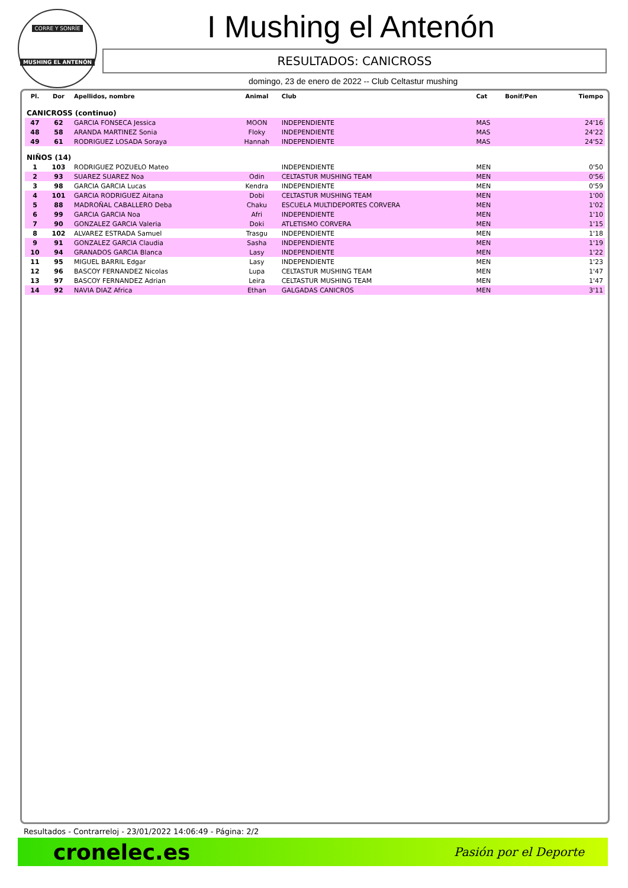CORRE Y SONRÍE
MUSHING EL ANTENÓN
I Mushing el Antenón
RESULTADOS: CANICROSS
domingo, 23 de enero de 2022 -- Club Celtastur mushing
| Pl. | Dor | Apellidos, nombre | Animal | Club | Cat | Bonif/Pen | Tiempo |
| --- | --- | --- | --- | --- | --- | --- | --- |
| CANICROSS (continuo) | | | | | | | |
| 47 | 62 | GARCIA FONSECA Jessica | MOON | INDEPENDIENTE | MAS | | 24'16 |
| 48 | 58 | ARANDA MARTINEZ Sonia | Floky | INDEPENDIENTE | MAS | | 24'22 |
| 49 | 61 | RODRIGUEZ LOSADA Soraya | Hannah | INDEPENDIENTE | MAS | | 24'52 |
| NIÑOS (14) | | | | | | | |
| 1 | 103 | RODRIGUEZ POZUELO Mateo | | INDEPENDIENTE | MEN | | 0'50 |
| 2 | 93 | SUAREZ SUAREZ Noa | Odin | CELTASTUR MUSHING TEAM | MEN | | 0'56 |
| 3 | 98 | GARCIA GARCIA Lucas | Kendra | INDEPENDIENTE | MEN | | 0'59 |
| 4 | 101 | GARCIA RODRIGUEZ Aitana | Dobi | CELTASTUR MUSHING TEAM | MEN | | 1'00 |
| 5 | 88 | MADROÑAL CABALLERO Deba | Chaku | ESCUELA MULTIDEPORTES CORVERA | MEN | | 1'02 |
| 6 | 99 | GARCIA GARCIA Noa | Afri | INDEPENDIENTE | MEN | | 1'10 |
| 7 | 90 | GONZALEZ GARCIA Valeria | Doki | ATLETISMO CORVERA | MEN | | 1'15 |
| 8 | 102 | ALVAREZ ESTRADA Samuel | Trasgu | INDEPENDIENTE | MEN | | 1'18 |
| 9 | 91 | GONZALEZ GARCIA Claudia | Sasha | INDEPENDIENTE | MEN | | 1'19 |
| 10 | 94 | GRANADOS GARCIA Blanca | Lasy | INDEPENDIENTE | MEN | | 1'22 |
| 11 | 95 | MIGUEL BARRIL Edgar | Lasy | INDEPENDIENTE | MEN | | 1'23 |
| 12 | 96 | BASCOY FERNANDEZ Nicolas | Lupa | CELTASTUR MUSHING TEAM | MEN | | 1'47 |
| 13 | 97 | BASCOY FERNANDEZ Adrian | Leira | CELTASTUR MUSHING TEAM | MEN | | 1'47 |
| 14 | 92 | NAVIA DIAZ Africa | Ethan | GALGADAS CANICROS | MEN | | 3'11 |
Resultados - Contrarreloj - 23/01/2022 14:06:49 - Página: 2/2
cronelec.es Pasión por el Deporte